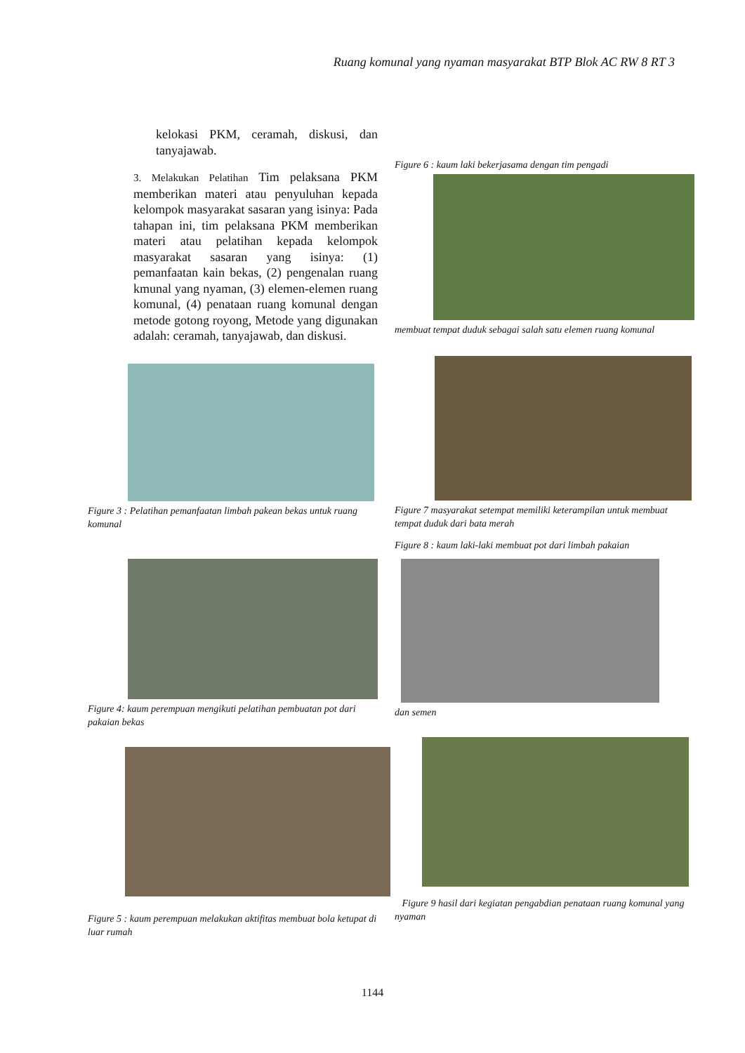Ruang komunal yang nyaman masyarakat BTP Blok AC RW 8 RT 3
kelokasi PKM, ceramah, diskusi, dan tanyajawab.
3. Melakukan Pelatihan Tim pelaksana PKM memberikan materi atau penyuluhan kepada kelompok masyarakat sasaran yang isinya: Pada tahapan ini, tim pelaksana PKM memberikan materi atau pelatihan kepada kelompok masyarakat sasaran yang isinya: (1) pemanfaatan kain bekas, (2) pengenalan ruang kmunal yang nyaman, (3) elemen-elemen ruang komunal, (4) penataan ruang komunal dengan metode gotong royong, Metode yang digunakan adalah: ceramah, tanyajawab, dan diskusi.
Figure 3 : Pelatihan pemanfaatan limbah pakean bekas untuk ruang komunal
Figure 4: kaum perempuan mengikuti pelatihan pembuatan pot dari pakaian bekas
Figure 5 : kaum perempuan melakukan aktifitas membuat bola ketupat di luar rumah
Figure 6 : kaum laki bekerjasama dengan tim pengadi
membuat tempat duduk sebagai salah satu elemen ruang komunal
Figure 7 masyarakat setempat memiliki keterampilan untuk membuat tempat duduk dari bata merah
Figure 8 : kaum laki-laki membuat pot dari limbah pakaian
dan semen
Figure 9 hasil dari kegiatan pengabdian penataan ruang komunal yang nyaman
1144